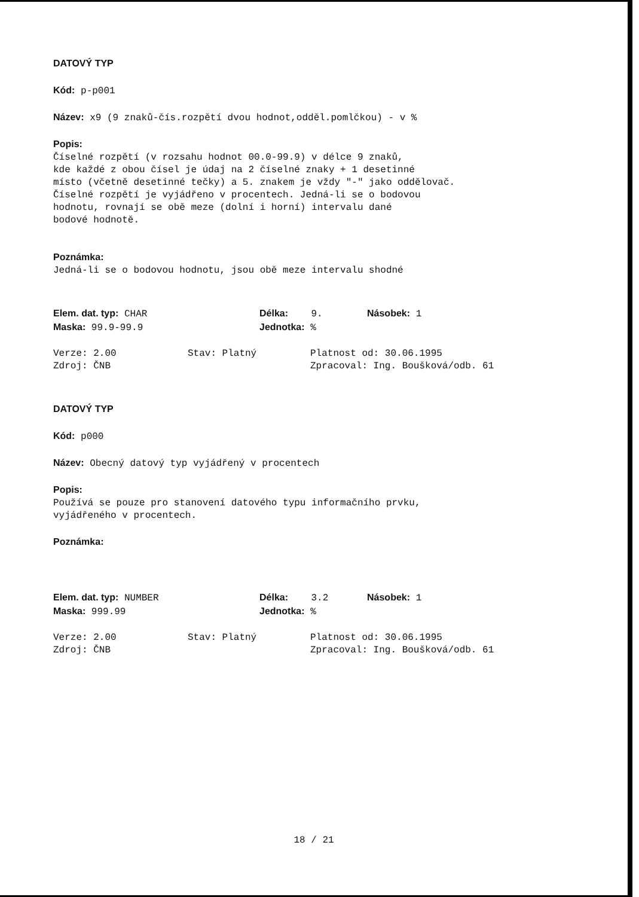DATOVÝ TYP
Kód: p-p001
Název: x9 (9 znaků-čís.rozpětí dvou hodnot,odděl.pomlčkou) - v %
Popis:
Číselné rozpětí (v rozsahu hodnot 00.0-99.9) v délce 9 znaků,
kde každé z obou čísel je údaj na 2 číselné znaky + 1 desetinné
místo (včetně desetinné tečky) a 5. znakem je vždy "-" jako oddělovač.
Číselné rozpětí je vyjádřeno v procentech. Jedná-li se o bodovou
hodnotu, rovnají se obě meze (dolní i horní) intervalu dané
bodové hodnotě.
Poznámka:
Jedná-li se o bodovou hodnotu, jsou obě meze intervalu shodné
Elem. dat. typ: CHAR Délka: 9. Násobek: 1
Maska: 99.9-99.9 Jednotka: %
Verze: 2.00 Stav: Platný Platnost od: 30.06.1995
Zdroj: ČNB Zpracoval: Ing. Boušková/odb. 61
DATOVÝ TYP
Kód: p000
Název: Obecný datový typ vyjádřený v procentech
Popis:
Používá se pouze pro stanovení datového typu informačního prvku,
vyjádřeného v procentech.
Poznámka:
Elem. dat. typ: NUMBER Délka: 3.2 Násobek: 1
Maska: 999.99 Jednotka: %
Verze: 2.00 Stav: Platný Platnost od: 30.06.1995
Zdroj: ČNB Zpracoval: Ing. Boušková/odb. 61
18 / 21